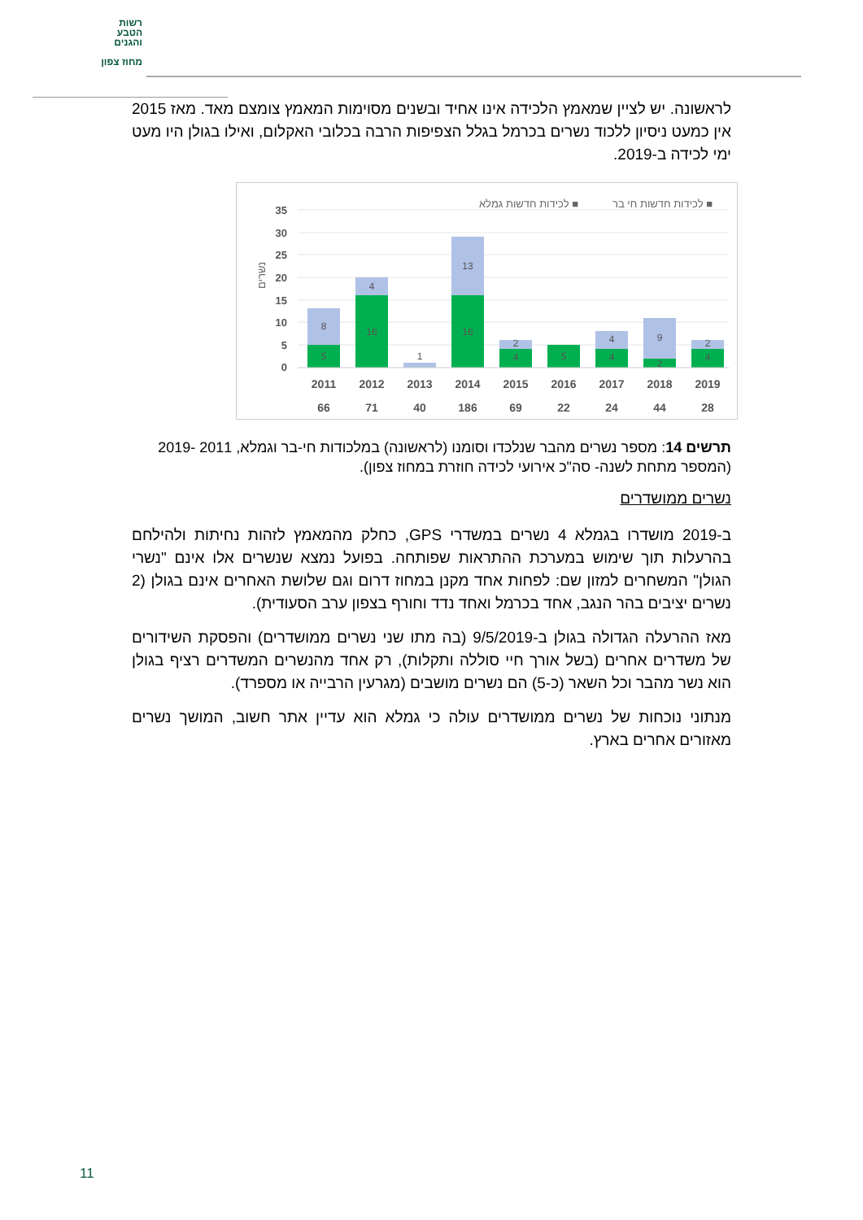רשות
הטבע
והגנים
מחוז צפון
לראשונה. יש לציין שמאמץ הלכידה אינו אחיד ובשנים מסוימות המאמץ צומצם מאד. מאז 2015 אין כמעט ניסיון ללכוד נשרים בכרמל בגלל הצפיפות הרבה בכלובי האקלום, ואילו בגולן היו מעט ימי לכידה ב-2019.
לכידות חדשות חי בר ■
לכידות חדשות גמלא ■
35
30
25
20
15
10
5
0
נשרים
8
5
4
16
1
13
16
2
4
5
4
4
9
2
2
4
2011
2012
2013
2014
2015
2016
2017
2018
2019
66
71
40
186
69
22
24
44
28
תרשים 14: מספר נשרים מהבר שנלכדו וסומנו (לראשונה) במלכודות חי-בר וגמלא, 2011 -2019 (המספר מתחת לשנה- סה"כ אירועי לכידה חוזרת במחוז צפון).
נשרים ממושדרים
ב-2019 מושדרו בגמלא 4 נשרים במשדרי GPS, כחלק מהמאמץ לזהות נחיתות ולהילחם בהרעלות תוך שימוש במערכת ההתראות שפותחה. בפועל נמצא שנשרים אלו אינם "נשרי הגולן" המשחרים למזון שם: לפחות אחד מקנן במחוז דרום וגם שלושת האחרים אינם בגולן (2 נשרים יציבים בהר הנגב, אחד בכרמל ואחד נדד וחורף בצפון ערב הסעודית).
מאז ההרעלה הגדולה בגולן ב-9/5/2019 (בה מתו שני נשרים ממושדרים) והפסקת השידורים של משדרים אחרים (בשל אורך חיי סוללה ותקלות), רק אחד מהנשרים המשדרים רציף בגולן הוא נשר מהבר וכל השאר (כ-5) הם נשרים מושבים (מגרעין הרבייה או מספרד).
מנתוני נוכחות של נשרים ממושדרים עולה כי גמלא הוא עדיין אתר חשוב, המושך נשרים מאזורים אחרים בארץ.
11